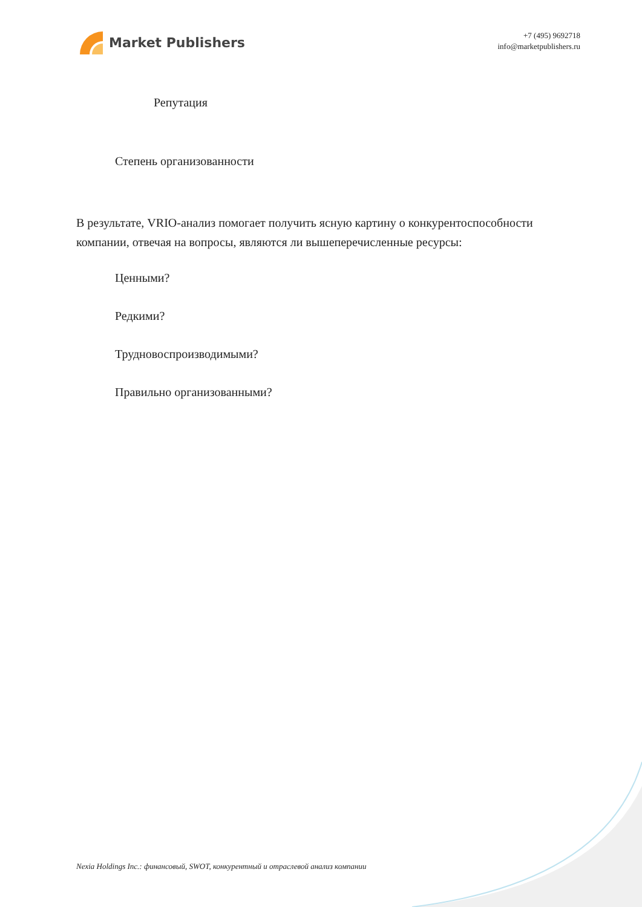Market Publishers
+7 (495) 9692718
info@marketpublishers.ru
Репутация
Степень организованности
В результате, VRIO-анализ помогает получить ясную картину о конкурентоспособности компании, отвечая на вопросы, являются ли вышеперечисленные ресурсы:
Ценными?
Редкими?
Трудновоспроизводимыми?
Правильно организованными?
Nexia Holdings Inc.: финансовый, SWOT, конкурентный и отраслевой анализ компании